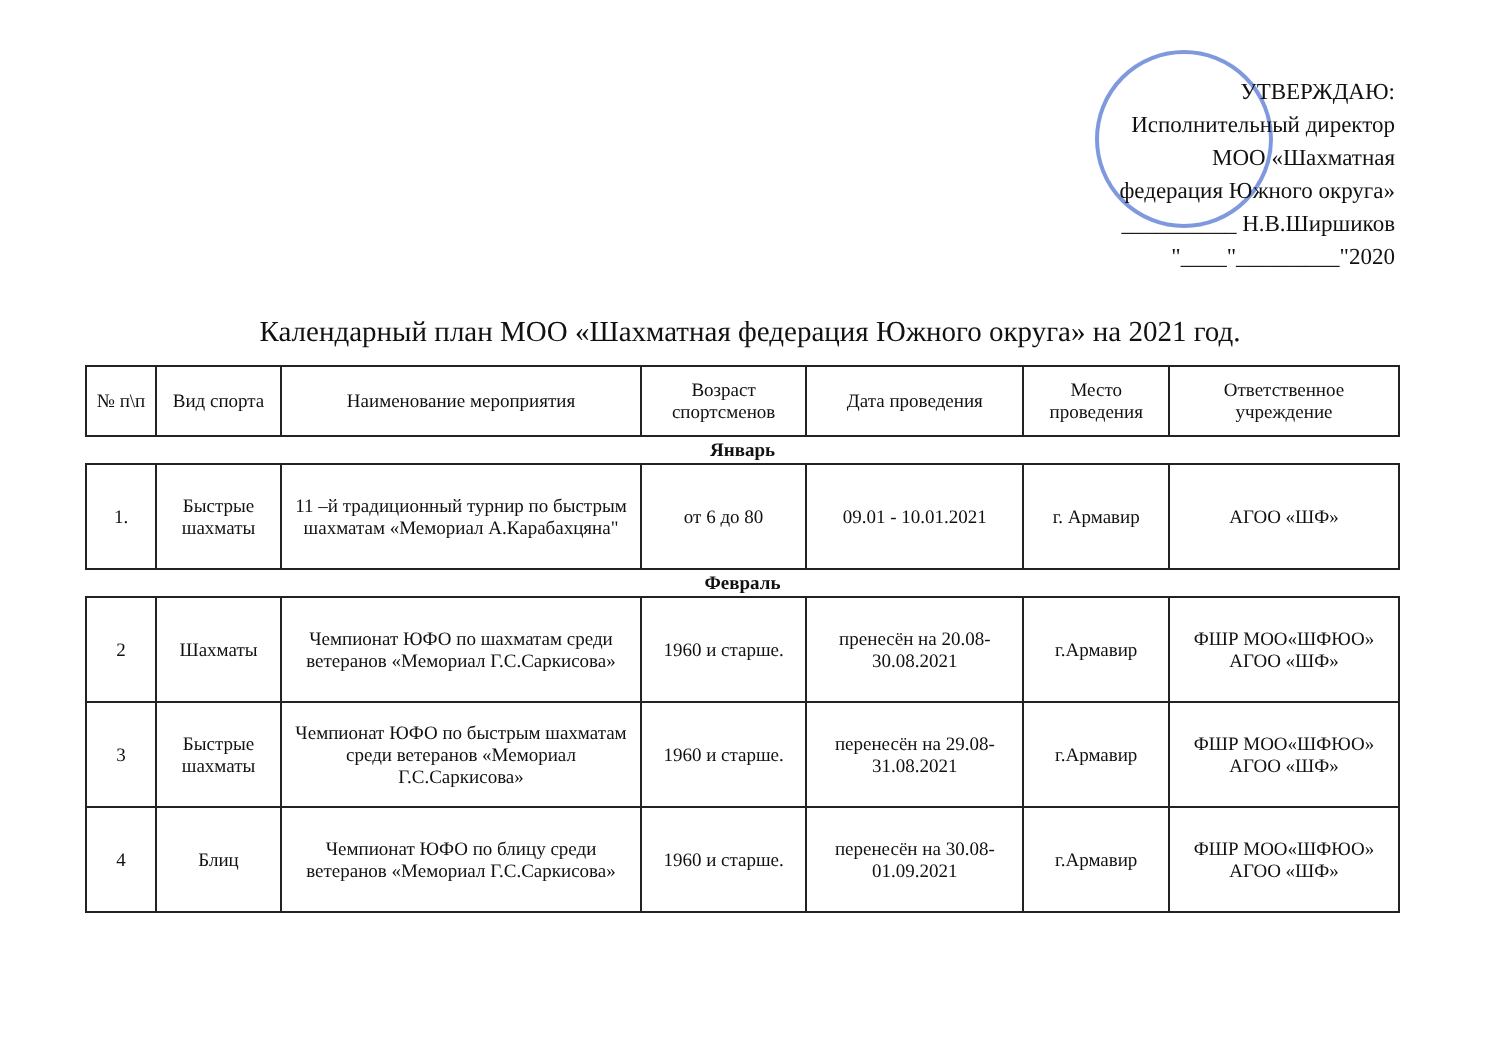УТВЕРЖДАЮ:
Исполнительный директор
МОО «Шахматная
федерация Южного округа»
__________ Н.В.Ширшиков
"____"_________"2020
Календарный план МОО «Шахматная федерация Южного округа» на 2021 год.
| № п\п | Вид спорта | Наименование мероприятия | Возраст спортсменов | Дата проведения | Место проведения | Ответственное учреждение |
| --- | --- | --- | --- | --- | --- | --- |
| Январь | | | | | | |
| 1. | Быстрые шахматы | 11 –й традиционный турнир по быстрым шахматам «Мемориал А.Карабахцяна" | от 6 до 80 | 09.01 - 10.01.2021 | г. Армавир | АГОО «ШФ» |
| Февраль | | | | | | |
| 2 | Шахматы | Чемпионат ЮФО по шахматам среди ветеранов «Мемориал Г.С.Саркисова» | 1960 и старше. | пренесён на 20.08-30.08.2021 | г.Армавир | ФШР МОО«ШФЮО» АГОО «ШФ» |
| 3 | Быстрые шахматы | Чемпионат ЮФО по быстрым шахматам среди ветеранов «Мемориал Г.С.Саркисова» | 1960 и старше. | перенесён на 29.08-31.08.2021 | г.Армавир | ФШР МОО«ШФЮО» АГОО «ШФ» |
| 4 | Блиц | Чемпионат ЮФО по блицу среди ветеранов «Мемориал Г.С.Саркисова» | 1960 и старше. | перенесён на 30.08-01.09.2021 | г.Армавир | ФШР МОО«ШФЮО» АГОО «ШФ» |